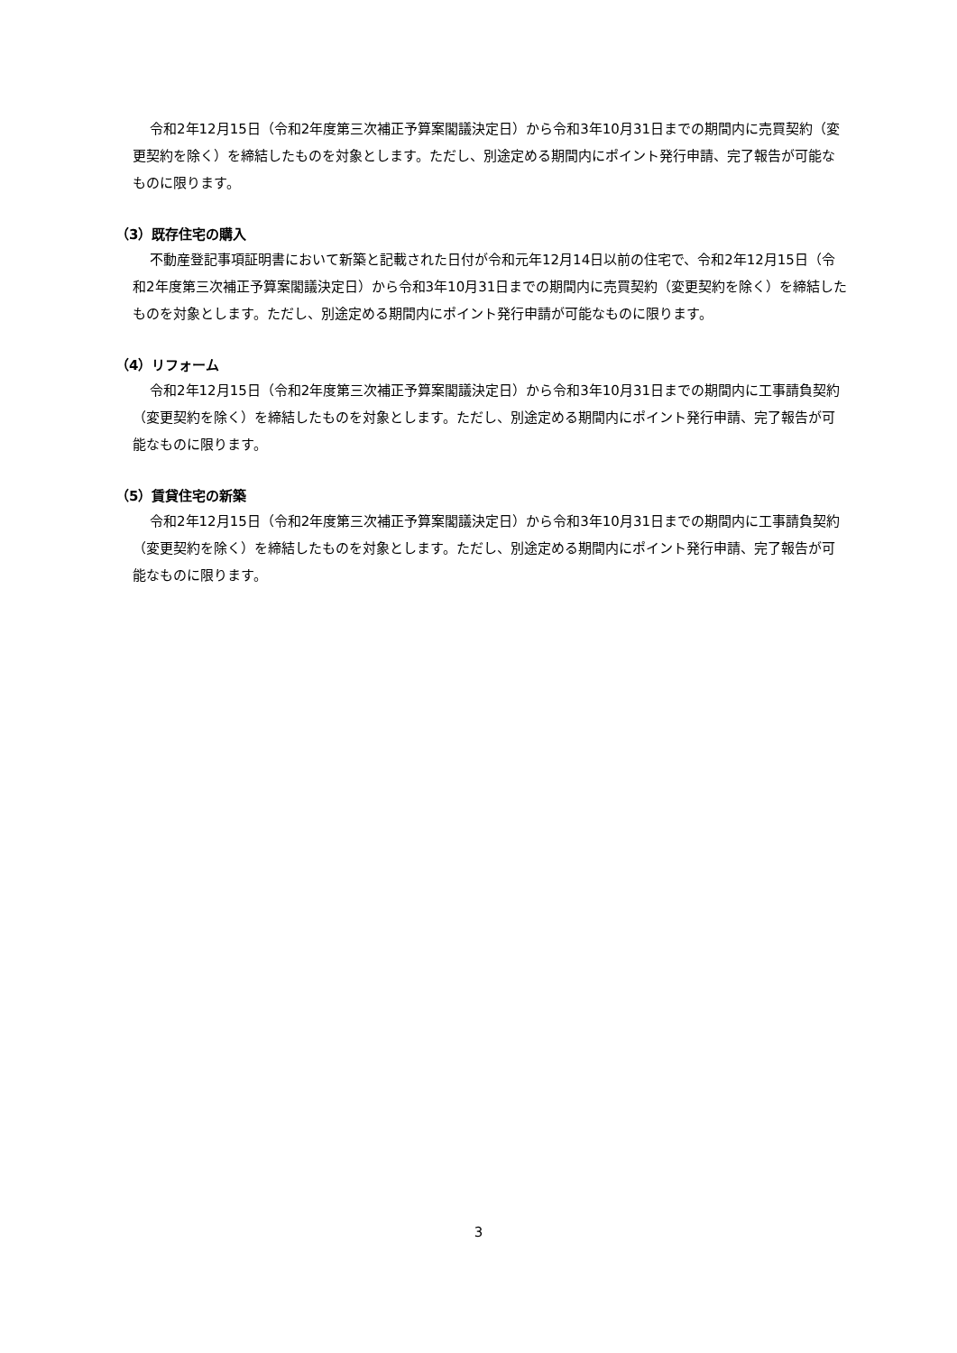令和2年12月15日（令和2年度第三次補正予算案閣議決定日）から令和3年10月31日までの期間内に売買契約（変更契約を除く）を締結したものを対象とします。ただし、別途定める期間内にポイント発行申請、完了報告が可能なものに限ります。
（3）既存住宅の購入
不動産登記事項証明書において新築と記載された日付が令和元年12月14日以前の住宅で、令和2年12月15日（令和2年度第三次補正予算案閣議決定日）から令和3年10月31日までの期間内に売買契約（変更契約を除く）を締結したものを対象とします。ただし、別途定める期間内にポイント発行申請が可能なものに限ります。
（4）リフォーム
令和2年12月15日（令和2年度第三次補正予算案閣議決定日）から令和3年10月31日までの期間内に工事請負契約（変更契約を除く）を締結したものを対象とします。ただし、別途定める期間内にポイント発行申請、完了報告が可能なものに限ります。
（5）賃貸住宅の新築
令和2年12月15日（令和2年度第三次補正予算案閣議決定日）から令和3年10月31日までの期間内に工事請負契約（変更契約を除く）を締結したものを対象とします。ただし、別途定める期間内にポイント発行申請、完了報告が可能なものに限ります。
3